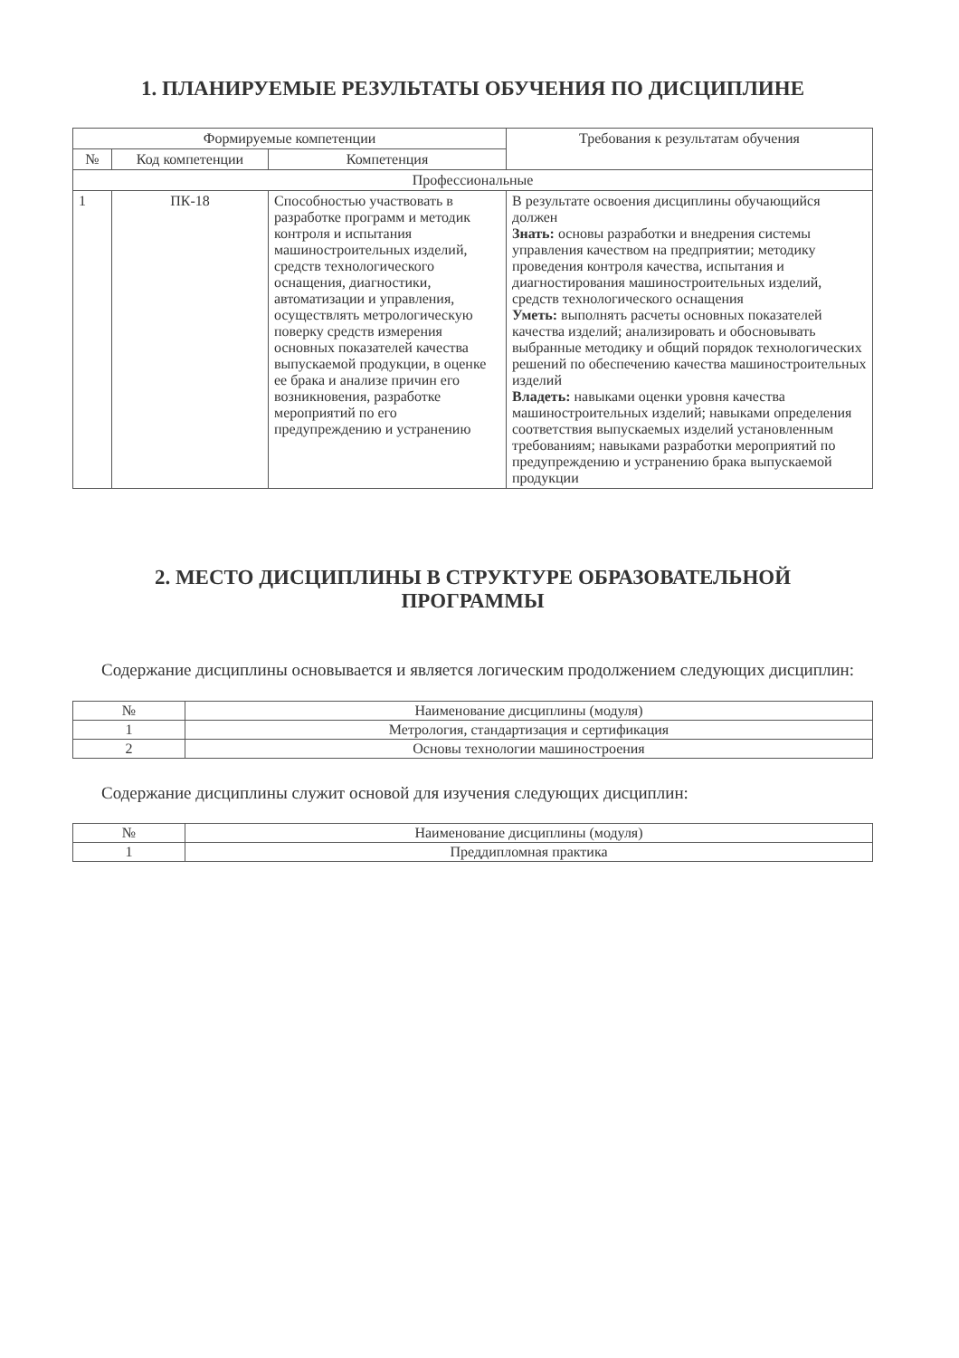1. ПЛАНИРУЕМЫЕ РЕЗУЛЬТАТЫ ОБУЧЕНИЯ ПО ДИСЦИПЛИНЕ
| Формируемые компетенции | | | Требования к результатам обучения |
| --- | --- | --- | --- |
| № | Код компетенции | Компетенция | |
| Профессиональные | | | |
| 1 | ПК-18 | Способностью участвовать в разработке программ и методик контроля и испытания машиностроительных изделий, средств технологического оснащения, диагностики, автоматизации и управления, осуществлять метрологическую поверку средств измерения основных показателей качества выпускаемой продукции, в оценке ее брака и анализе причин его возникновения, разработке мероприятий по его предупреждению и устранению | В результате освоения дисциплины обучающийся должен Знать: основы разработки и внедрения системы управления качеством на предприятии; методику проведения контроля качества, испытания и диагностирования машиностроительных изделий, средств технологического оснащения Уметь: выполнять расчеты основных показателей качества изделий; анализировать и обосновывать выбранные методику и общий порядок технологических решений по обеспечению качества машиностроительных изделий Владеть: навыками оценки уровня качества машиностроительных изделий; навыками определения соответствия выпускаемых изделий установленным требованиям; навыками разработки мероприятий по предупреждению и устранению брака выпускаемой продукции |
2. МЕСТО ДИСЦИПЛИНЫ В СТРУКТУРЕ ОБРАЗОВАТЕЛЬНОЙ
ПРОГРАММЫ
Содержание дисциплины основывается и является логическим продолжением следующих дисциплин:
| № | Наименование дисциплины (модуля) |
| --- | --- |
| 1 | Метрология, стандартизация и сертификация |
| 2 | Основы технологии машиностроения |
Содержание дисциплины служит основой для изучения следующих дисциплин:
| № | Наименование дисциплины (модуля) |
| --- | --- |
| 1 | Преддипломная практика |